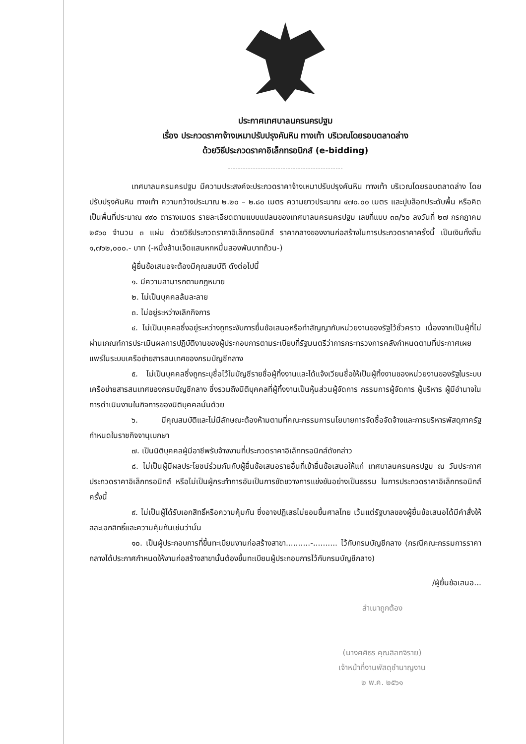ประกาศเทศบาลนครนครปฐม
เรื่อง ประกวดราคาจ้างเหมาปรับปรุงคันหิน ทางเท้า บริเวณโดยรอบตลาดล่าง
ด้วยวิธีประกวดราคาอิเล็กทรอนิกส์ (e-bidding)
เทศบาลนครนครปฐม มีความประสงค์จะประกวดราคาจ้างเหมาปรับปรุงคันหิน ทางเท้า บริเวณโดยรอบตลาดล่าง โดยปรับปรุงคันหิน ทางเท้า ความกว้างประมาณ ๒.๒๐ – ๒.๘๐ เมตร ความยาวประมาณ ๔๗๐.๐๐ เมตร และปูบล็อกประดับพื้น หรือคิดเป็นพื้นที่ประมาณ ๙๙๐ ตารางเมตร รายละเอียดตามแบบแปลนของเทศบาลนครนครปฐม เลขที่แบบ ๓๓/๖๐ ลงวันที่ ๒๗ กรกฎาคม ๒๕๖๐ จำนวน ๓ แผ่น ด้วยวิธีประกวดราคาอิเล็กทรอนิกส์ ราคากลางของงานก่อสร้างในการประกวดราคาครั้งนี้ เป็นเงินทั้งสิ้น ๑,๗๖๒,๐๐๐.- บาท (-หนึ่งล้านเจ็ดแสนหกหมื่นสองพันบาทถ้วน-)
ผู้ยื่นข้อเสนอจะต้องมีคุณสมบัติ ดังต่อไปนี้
๑. มีความสามารถตามกฎหมาย
๒. ไม่เป็นบุคคลล้มละลาย
๓. ไม่อยู่ระหว่างเลิกกิจการ
๔. ไม่เป็นบุคคลซึ่งอยู่ระหว่างถูกระงับการยื่นข้อเสนอหรือทำสัญญากับหน่วยงานของรัฐไว้ชั่วคราว เนื่องจากเป็นผู้ที่ไม่ผ่านเกณฑ์การประเมินผลการปฏิบัติงานของผู้ประกอบการตามระเบียบที่รัฐมนตรีว่าการกระทรวงการคลังกำหนดตามที่ประกาศเผยแพร่ในระบบเครือข่ายสารสนเทศของกรมบัญชีกลาง
๕. ไม่เป็นบุคคลซึ่งถูกระบุชื่อไว้ในบัญชีรายชื่อผู้ทิ้งงานและได้แจ้งเวียนชื่อให้เป็นผู้ทิ้งงานของหน่วยงานของรัฐในระบบเครือข่ายสารสนเทศของกรมบัญชีกลาง ซึ่งรวมถึงนิติบุคคลที่ผู้ทิ้งงานเป็นหุ้นส่วนผู้จัดการ กรรมการผู้จัดการ ผู้บริหาร ผู้มีอำนาจในการดำเนินงานในกิจการของนิติบุคคลนั้นด้วย
๖. มีคุณสมบัติและไม่มีลักษณะต้องห้ามตามที่คณะกรรมการนโยบายการจัดซื้อจัดจ้างและการบริหารพัสดุภาครัฐกำหนดในราชกิจจานุเบกษา
๗. เป็นนิติบุคคลผู้มีอาชีพรับจ้างงานที่ประกวดราคาอิเล็กทรอนิกส์ดังกล่าว
๘. ไม่เป็นผู้มีผลประโยชน์ร่วมกันกับผู้ยื่นข้อเสนอรายอื่นที่เข้ายื่นข้อเสนอให้แก่ เทศบาลนครนครปฐม ณ วันประกาศประกวดราคาอิเล็กทรอนิกส์ หรือไม่เป็นผู้กระทำการอันเป็นการขัดขวางการแข่งขันอย่างเป็นธรรม ในการประกวดราคาอิเล็กทรอนิกส์ครั้งนี้
๙. ไม่เป็นผู้ได้รับเอกสิทธิ์หรือความคุ้มกัน ซึ่งอาจปฏิเสธไม่ยอมขึ้นศาลไทย เว้นแต่รัฐบาลของผู้ยื่นข้อเสนอได้มีคำสั่งให้สละเอกสิทธิ์และความคุ้มกันเช่นว่านั้น
๑๐. เป็นผู้ประกอบการที่ขึ้นทะเบียนงานก่อสร้างสาขา..........-.......... ไว้กับกรมบัญชีกลาง (กรณีคณะกรรมการราคากลางได้ประกาศกำหนดให้งานก่อสร้างสาขานั้นต้องขึ้นทะเบียนผู้ประกอบการไว้กับกรมบัญชีกลาง)
/ผู้ยื่นข้อเสนอ...
สำเนาถูกต้อง
(นางศศิธร คุณสิลกจิราย)
เจ้าหน้าที่งานพัสดุชำนาญงาน
๒ พ.ค. ๒๕๖๑